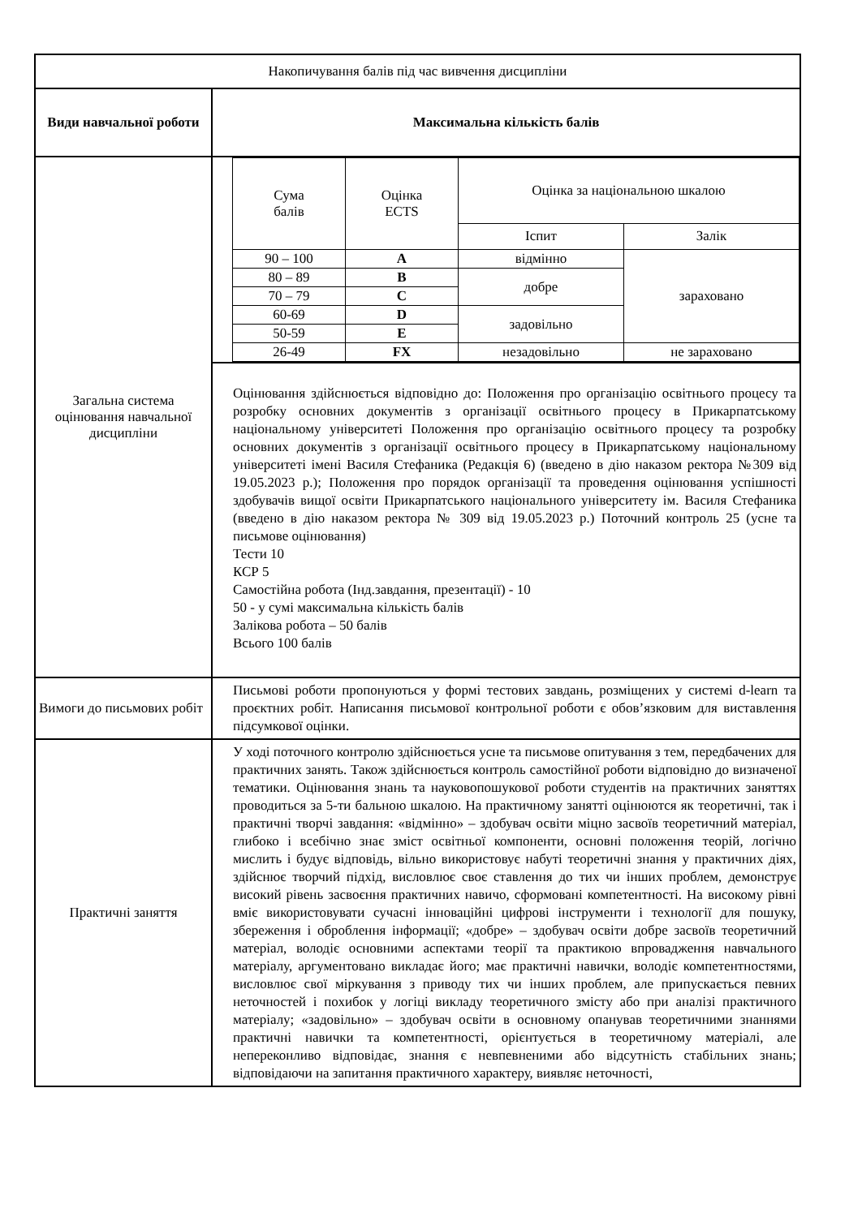| Накопичування балів під час вивчення дисципліни | |
| Види навчальної роботи | Максимальна кількість балів |
| Загальна система оцінювання навчальної дисципліни | / Сума балів / Оцінка ECTS / Оцінка за національною шкалою / / / / / Іспит / Залік / / 90 – 100 / A / відмінно / зараховано / / 80 – 89 / B / добре / / / 70 – 79 / C / / / / 60-69 / D / задовільно / / / 50-59 / E / / / / 26-49 / FX / незадовільно / не зараховано / |
| | Оцінювання здійснюється відповідно до: Положення про організацію освітнього процесу та розробку основних документів з організації освітнього процесу в Прикарпатському національному університеті Положення про організацію освітнього процесу та розробку основних документів з організації освітнього процесу в Прикарпатському національному університеті імені Василя Стефаника (Редакція 6) (введено в дію наказом ректора №309 від 19.05.2023 р.); Положення про порядок організації та проведення оцінювання успішності здобувачів вищої освіти Прикарпатського національного університету ім. Василя Стефаника (введено в дію наказом ректора № 309 від 19.05.2023 р.) Поточний контроль 25 (усне та письмове оцінювання) Тести 10 КСР 5 Самостійна робота (Інд.завдання, презентації) - 10 50 - у сумі максимальна кількість балів Залікова робота – 50 балів Всього 100 балів |
| Вимоги до письмових робіт | Письмові роботи пропонуються у формі тестових завдань, розміщених у системі d-learn та проєктних робіт. Написання письмової контрольної роботи є обов’язковим для виставлення підсумкової оцінки. |
| Практичні заняття | У ході поточного контролю здійснюється усне та письмове опитування з тем, передбачених для практичних занять. Також здійснюється контроль самостійної роботи відповідно до визначеної тематики. Оцінювання знань та науковопошукової роботи студентів на практичних заняттях проводиться за 5-ти бальною шкалою. На практичному занятті оцінюются як теоретичні, так і практичні творчі завдання: «відмінно» – здобувач освіти міцно засвоїв теоретичний матеріал, глибоко і всебічно знає зміст освітньої компоненти, основні положення теорій, логічно мислить і будує відповідь, вільно використовує набуті теоретичні знання у практичних діях, здійснює творчий підхід, висловлює своє ставлення до тих чи інших проблем, демонструє високий рівень засвоєння практичних навичо, сформовані компетентності. На високому рівні вміє використовувати сучасні інноваційні цифрові інструменти і технології для пошуку, збереження і оброблення інформації; «добре» – здобувач освіти добре засвоїв теоретичний матеріал, володіє основними аспектами теорії та практикою впровадження навчального матеріалу, аргументовано викладає його; має практичні навички, володіє компетентностями, висловлює свої міркування з приводу тих чи інших проблем, але припускається певних неточностей і похибок у логіці викладу теоретичного змісту або при аналізі практичного матеріалу; «задовільно» – здобувач освіти в основному опанував теоретичними знаннями практичні навички та компетентності, орієнтується в теоретичному матеріалі, але непереконливо відповідає, знання є невпевненими або відсутність стабільних знань; відповідаючи на запитання практичного характеру, виявляє неточності, |